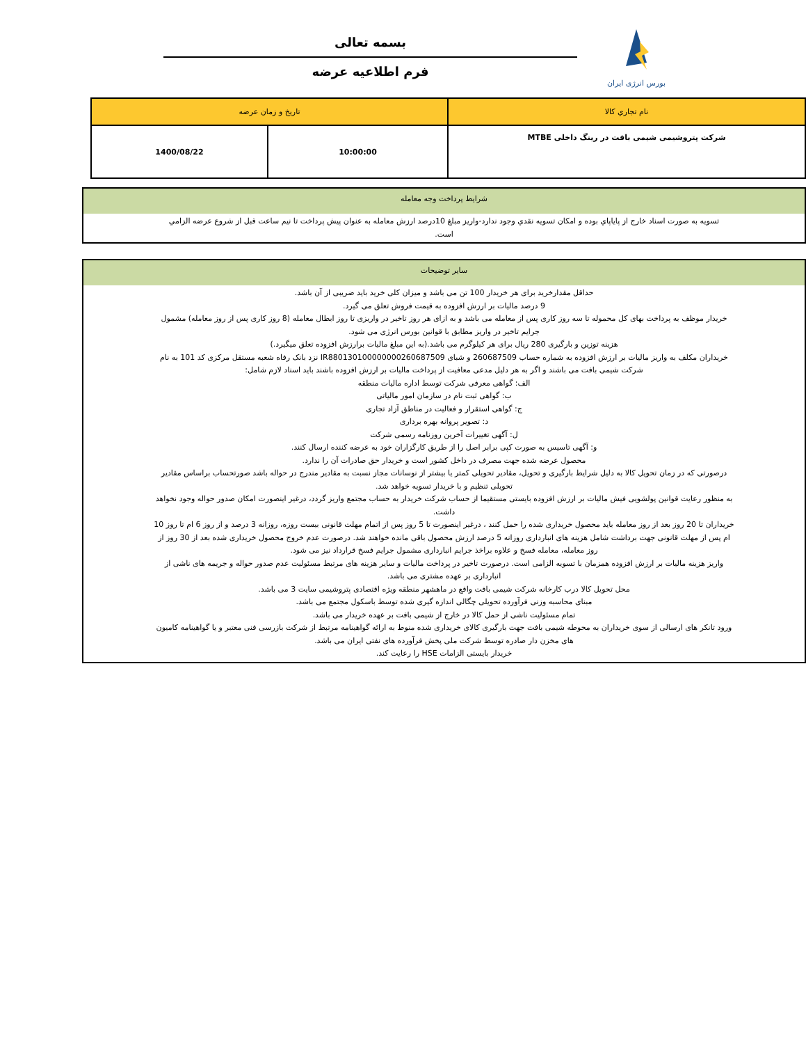بورس انرژی ایران
بسمه تعالی
فرم اطلاعیه عرضه
| نام تجاري کالا | تاريخ و زمان عرضه | |
| شرکت پتروشیمی شیمی بافت در رینگ داخلی MTBE | 10:00:00 | 1400/08/22 |
شرايط پرداخت وجه معامله
تسويه به صورت اسناد خارج از پاياپاي بوده و امکان تسويه نقدي وجود ندارد-واريز مبلغ 10درصد ارزش معامله به عنوان پيش پرداخت تا نيم ساعت قبل از شروع عرضه الزامي است.
سایر توضیحات
حداقل مقدارخرید برای هر خریدار 100 تن می باشد و میزان کلی خرید باید ضریبی از آن باشد.
9 درصد مالیات بر ارزش افزوده به قیمت فروش تعلق می گیرد.
خریدار موظف به پرداخت بهای کل محموله تا سه روز کاری پس از معامله می باشد و به ازای هر روز تاخیر در واریزی تا روز ابطال معامله (8 روز کاری پس از روز معامله) مشمول جرایم تاخیر در واریز مطابق با قوانین بورس انرژی می شود.
هزینه توزین و بارگیری 280 ریال برای هر کیلوگرم می باشد.(به این مبلغ مالیات برارزش افزوده تعلق میگیرد.)
خریداران مکلف به واریز مالیات بر ارزش افزوده به شماره حساب 260687509 و شبای IR880130100000000260687509 نزد بانک رفاه شعبه مستقل مرکزی کد 101 به نام شرکت شیمی بافت می باشند و اگر به هر دلیل مدعی معافیت از پرداخت مالیات بر ارزش افزوده باشند باید اسناد لازم شامل:
الف: گواهی معرفی شرکت توسط اداره مالیات منطقه
ب: گواهی ثبت نام در سازمان امور مالیاتی
ج: گواهی استقرار و فعالیت در مناطق آزاد تجاری
د: تصویر پروانه بهره برداری
ل: آگهی تغییرات آخرین روزنامه رسمی شرکت
و: آگهی تاسیس به صورت کپی برابر اصل را از طریق کارگزاران خود به عرضه کننده ارسال کنند.
محصول عرضه شده جهت مصرف در داخل کشور است و خریدار حق صادرات آن را ندارد.
درصورتی که در زمان تحویل کالا به دلیل شرایط بارگیری و تحویل، مقادیر تحویلی کمتر یا بیشتر از نوسانات مجاز نسبت به مقادیر مندرج در حواله باشد صورتحساب براساس مقادیر تحویلی تنظیم و با خریدار تسویه خواهد شد.
به منظور رعایت قوانین پولشویی فیش مالیات بر ارزش افزوده بایستی مستقیما از حساب شرکت خریدار به حساب مجتمع واریز گردد، درغیر اینصورت امکان صدور حواله وجود نخواهد داشت.
خریداران تا 20 روز بعد از روز معامله باید محصول خریداری شده را حمل کنند ، درغیر اینصورت تا 5 روز پس از اتمام مهلت قانونی بیست روزه، روزانه 3 درصد و از روز 6 ام تا روز 10 ام پس از مهلت قانونی جهت برداشت شامل هزینه های انبارداری روزانه 5 درصد ارزش محصول باقی مانده خواهند شد. درصورت عدم خروج محصول خریداری شده بعد از 30 روز از روز معامله، معامله فسخ و علاوه براخذ جرایم انبارداری مشمول جرایم فسخ قرارداد نیز می شود.
واریز هزینه مالیات بر ارزش افزوده همزمان با تسویه الزامی است. درصورت تاخیر در پرداخت مالیات و سایر هزینه های مرتبط مسئولیت عدم صدور حواله و جریمه های ناشی از انبارداری بر عهده مشتری می باشد.
محل تحویل کالا درب کارخانه شرکت شیمی بافت واقع در ماهشهر منطقه ویژه اقتصادی پتروشیمی سایت 3 می باشد.
مبنای محاسبه وزنی فرآورده تحویلی چگالی اندازه گیری شده توسط باسکول مجتمع می باشد.
تمام مسئولیت ناشی از حمل کالا در خارج از شیمی بافت بر عهده خریدار می باشد.
ورود تانکر های ارسالی از سوی خریداران به محوطه شیمی بافت جهت بارگیری کالای خریداری شده منوط به ارائه گواهینامه مرتبط از شرکت بازرسی فنی معتبر و یا گواهینامه کامیون های مخزن دار صادره توسط شرکت ملی پخش فرآورده های نفتی ایران می باشد.
خریدار بایستی الزامات HSE را رعایت کند.